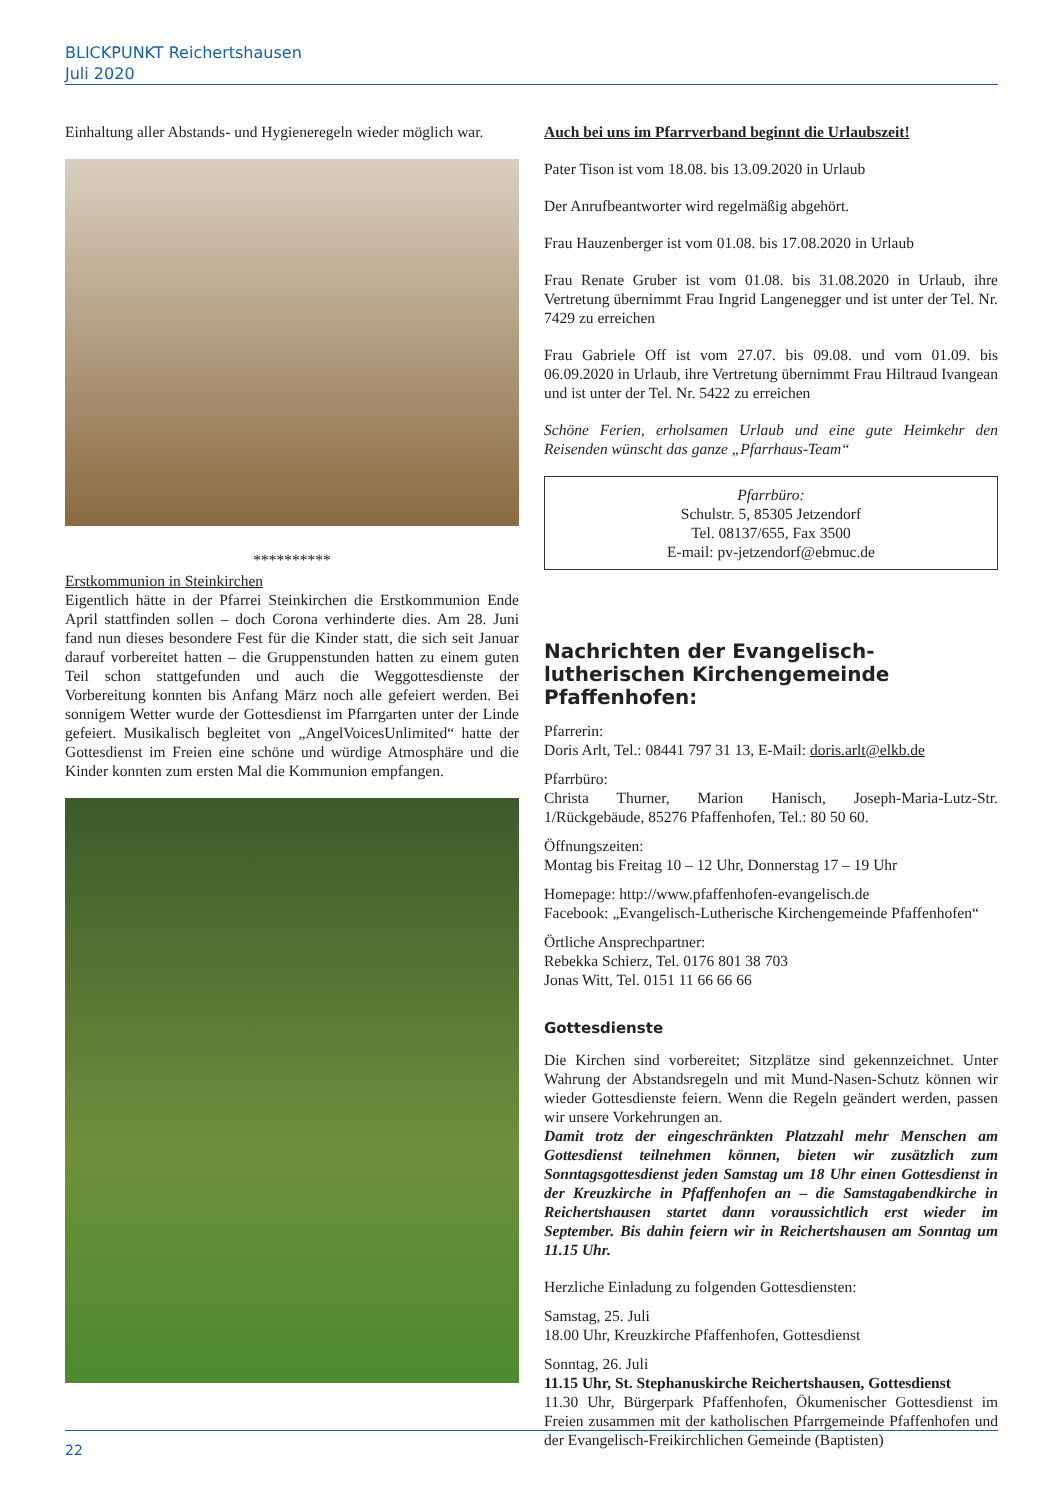BLICKPUNKT Reichertshausen
Juli 2020
Einhaltung aller Abstands- und Hygieneregeln wieder möglich war.
**********
Erstkommunion in Steinkirchen
Eigentlich hätte in der Pfarrei Steinkirchen die Erstkommunion Ende April stattfinden sollen – doch Corona verhinderte dies. Am 28. Juni fand nun dieses besondere Fest für die Kinder statt, die sich seit Januar darauf vorbereitet hatten – die Gruppenstunden hatten zu einem guten Teil schon stattgefunden und auch die Weggottesdienste der Vorbereitung konnten bis Anfang März noch alle gefeiert werden. Bei sonnigem Wetter wurde der Gottesdienst im Pfarrgarten unter der Linde gefeiert. Musikalisch begleitet von „AngelVoicesUnlimited“ hatte der Gottesdienst im Freien eine schöne und würdige Atmosphäre und die Kinder konnten zum ersten Mal die Kommunion empfangen.
Auch bei uns im Pfarrverband beginnt die Urlaubszeit!
Pater Tison ist vom 18.08. bis 13.09.2020 in Urlaub
Der Anrufbeantworter wird regelmäßig abgehört.
Frau Hauzenberger ist vom 01.08. bis 17.08.2020 in Urlaub
Frau Renate Gruber ist vom 01.08. bis 31.08.2020 in Urlaub, ihre Vertretung übernimmt Frau Ingrid Langenegger und ist unter der Tel. Nr. 7429 zu erreichen
Frau Gabriele Off ist vom 27.07. bis 09.08. und vom 01.09. bis 06.09.2020 in Urlaub, ihre Vertretung übernimmt Frau Hiltraud Ivangean und ist unter der Tel. Nr. 5422 zu erreichen
Schöne Ferien, erholsamen Urlaub und eine gute Heimkehr den Reisenden wünscht das ganze „Pfarrhaus-Team“
Pfarrbüro:
Schulstr. 5, 85305 Jetzendorf
Tel. 08137/655, Fax 3500
E-mail: pv-jetzendorf@ebmuc.de
Nachrichten der Evangelisch-lutherischen Kirchengemeinde Pfaffenhofen:
Pfarrerin:
Doris Arlt, Tel.: 08441 797 31 13, E-Mail: doris.arlt@elkb.de
Pfarrbüro:
Christa Thurner, Marion Hanisch, Joseph-Maria-Lutz-Str. 1/Rückgebäude, 85276 Pfaffenhofen, Tel.: 80 50 60.
Öffnungszeiten:
Montag bis Freitag 10 – 12 Uhr, Donnerstag 17 – 19 Uhr
Homepage: http://www.pfaffenhofen-evangelisch.de
Facebook: „Evangelisch-Lutherische Kirchengemeinde Pfaffenhofen“
Örtliche Ansprechpartner:
Rebekka Schierz, Tel. 0176 801 38 703
Jonas Witt, Tel. 0151 11 66 66 66
Gottesdienste
Die Kirchen sind vorbereitet; Sitzplätze sind gekennzeichnet. Unter Wahrung der Abstandsregeln und mit Mund-Nasen-Schutz können wir wieder Gottesdienste feiern. Wenn die Regeln geändert werden, passen wir unsere Vorkehrungen an.
Damit trotz der eingeschränkten Platzzahl mehr Menschen am Gottesdienst teilnehmen können, bieten wir zusätzlich zum Sonntagsgottesdienst jeden Samstag um 18 Uhr einen Gottesdienst in der Kreuzkirche in Pfaffenhofen an – die Samstagabendkirche in Reichertshausen startet dann voraussichtlich erst wieder im September. Bis dahin feiern wir in Reichertshausen am Sonntag um 11.15 Uhr.
Herzliche Einladung zu folgenden Gottesdiensten:
Samstag, 25. Juli
18.00 Uhr, Kreuzkirche Pfaffenhofen, Gottesdienst
Sonntag, 26. Juli
11.15 Uhr, St. Stephanuskirche Reichertshausen, Gottesdienst
11.30 Uhr, Bürgerpark Pfaffenhofen, Ökumenischer Gottesdienst im Freien zusammen mit der katholischen Pfarrgemeinde Pfaffenhofen und der Evangelisch-Freikirchlichen Gemeinde (Baptisten)
22